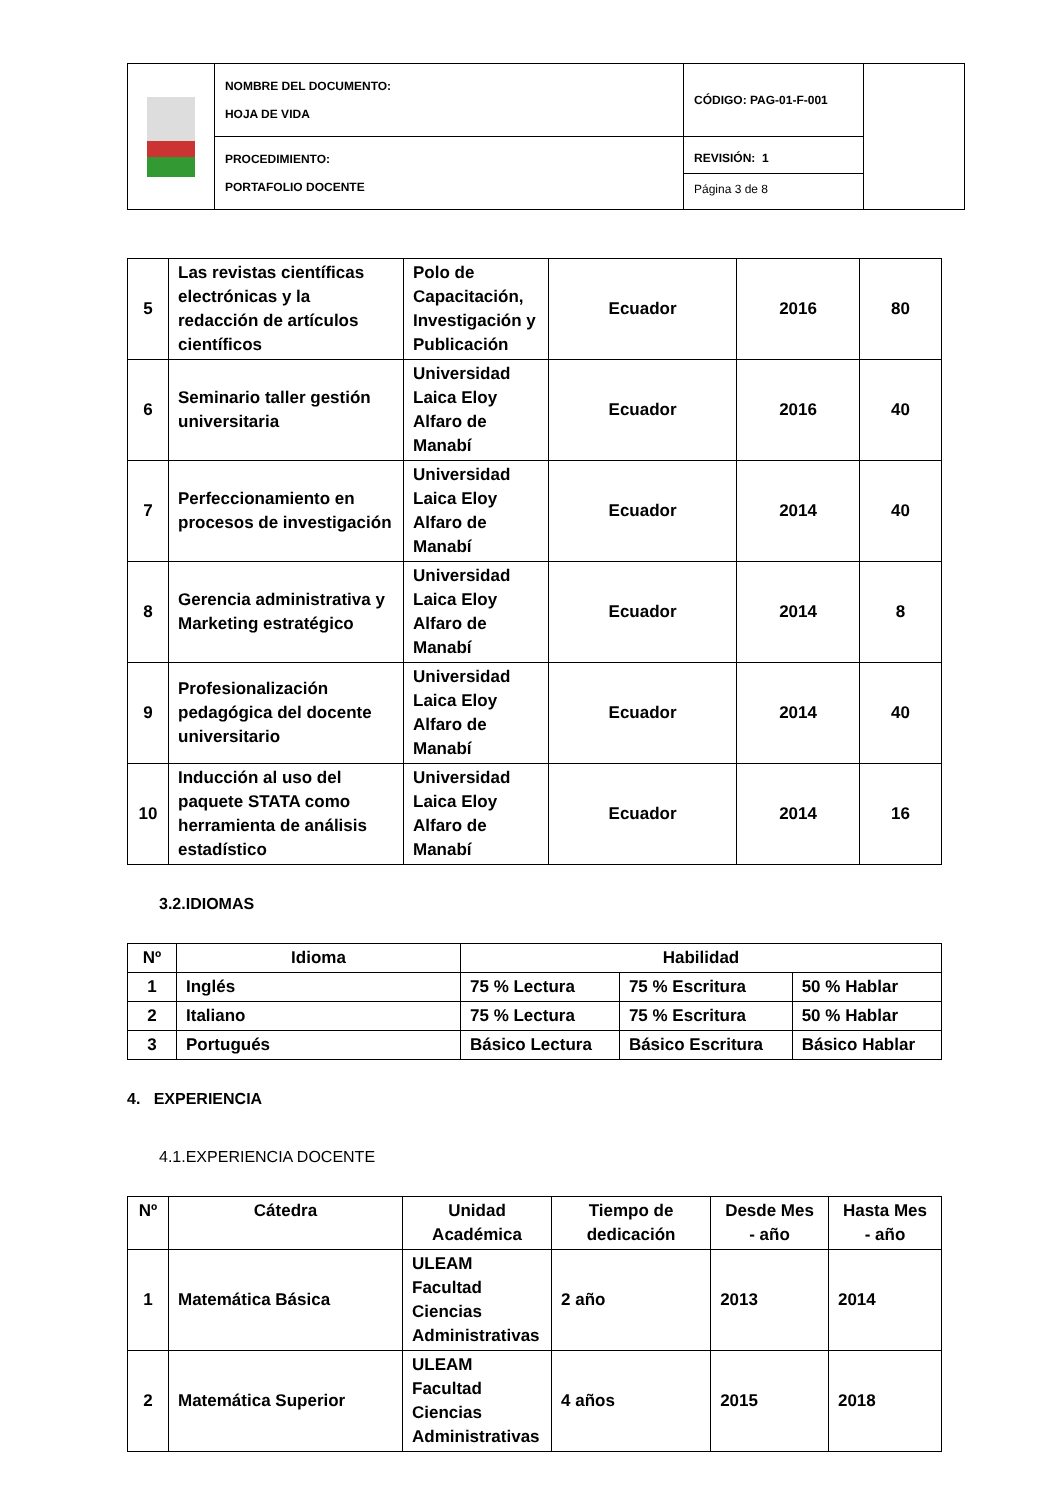| | NOMBRE DEL DOCUMENTO: HOJA DE VIDA | CÓDIGO: PAG-01-F-001 | |
| | PROCEDIMIENTO: PORTAFOLIO DOCENTE | REVISIÓN: 1 Página 3 de 8 | |
| 5 | Las revistas científicas electrónicas y la redacción de artículos científicos | Polo de Capacitación, Investigación y Publicación | Ecuador | 2016 | 80 |
| 6 | Seminario taller gestión universitaria | Universidad Laica Eloy Alfaro de Manabí | Ecuador | 2016 | 40 |
| 7 | Perfeccionamiento en procesos de investigación | Universidad Laica Eloy Alfaro de Manabí | Ecuador | 2014 | 40 |
| 8 | Gerencia administrativa y Marketing estratégico | Universidad Laica Eloy Alfaro de Manabí | Ecuador | 2014 | 8 |
| 9 | Profesionalización pedagógica del docente universitario | Universidad Laica Eloy Alfaro de Manabí | Ecuador | 2014 | 40 |
| 10 | Inducción al uso del paquete STATA como herramienta de análisis estadístico | Universidad Laica Eloy Alfaro de Manabí | Ecuador | 2014 | 16 |
3.2.IDIOMAS
| Nº | Idioma | Habilidad | | |
| 1 | Inglés | 75 % Lectura | 75 % Escritura | 50 % Hablar |
| 2 | Italiano | 75 % Lectura | 75 % Escritura | 50 % Hablar |
| 3 | Portugués | Básico Lectura | Básico Escritura | Básico Hablar |
4. EXPERIENCIA
4.1.EXPERIENCIA DOCENTE
| Nº | Cátedra | Unidad Académica | Tiempo de dedicación | Desde Mes - año | Hasta Mes - año |
| 1 | Matemática Básica | ULEAM Facultad Ciencias Administrativas | 2 año | 2013 | 2014 |
| 2 | Matemática Superior | ULEAM Facultad Ciencias Administrativas | 4 años | 2015 | 2018 |